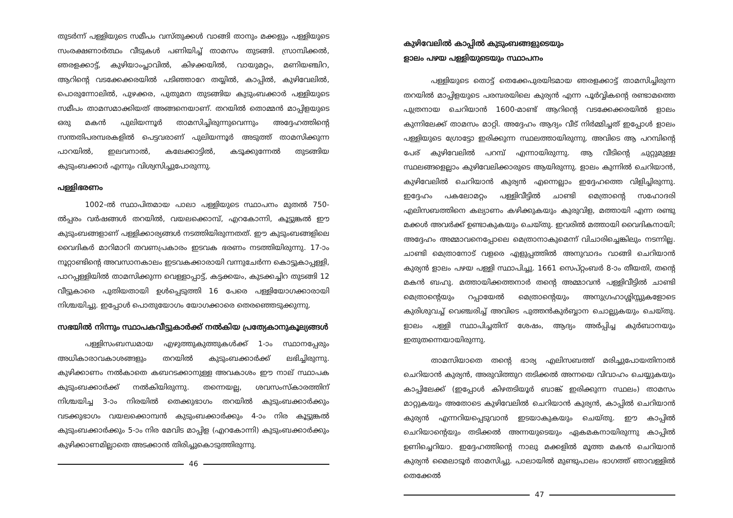തുടർന്ന് പള്ളിയുടെ സമീപം വസ്തുക്കൾ വാങ്ങി താനും മക്കളും പള്ളിയുടെ സംരക്ഷണാർത്ഥം വീടുകൾ പണിയിച്ച് താമസം തുടങ്ങി. സ്രാമ്പിക്കൽ, ഞരളക്കാട്ട്, കുഴിയാംപ്ലാവിൽ, കിഴക്കയിൽ, വായുമറ്റം, മണിയഞ്ചിറ, ആറിന്റെ വടക്കേക്കരയിൽ പടിഞ്ഞാറേ തയ്യിൽ, കാപ്പിൽ, കുഴിവേലിൽ, പൊരുന്നോലിൽ, പുഴക്കര, പുതുമന തുടങ്ങിയ കുടുംബക്കാർ പള്ളിയുടെ സമീപം താമസമാക്കിയത് അങ്ങനെയാണ്. തറയിൽ തൊമ്മൻ മാപ്പിളയുടെ ഒരു മകൻ പുലിയന്നൂർ താമസിച്ചിരുന്നുവെന്നും അദ്ദേഹത്തിന്റെ സന്തതിപരമ്പരകളിൽ പെട്ടവരാണ് പുലിയന്നൂർ അടുത്ത് താമസിക്കുന്ന പാറയിൽ, ഇലവനാൽ, കലേക്കാട്ടിൽ, കടൂക്കുന്നേൽ തുടങ്ങിയ കുടുംബക്കാർ എന്നും വിശ്വസിച്ചുപോരുന്നു.
പള്ളിഭരണം
1002-ൽ സ്ഥാപിതമായ പാലാ പള്ളിയുടെ സ്ഥാപനം മുതൽ 750-ൽപ്പരം വർഷങ്ങൾ തറയിൽ, വയലക്കൊമ്പ്, എറകോന്നി, കൂട്ടുങ്കൽ ഈ കുടുംബങ്ങളാണ് പള്ളിക്കാര്യങ്ങൾ നടത്തിയിരുന്നതത്. ഈ കുടുംബങ്ങളിലെ വൈദികർ മാറിമാറി തവണപ്രകാരം ഇടവക ഭരണം നടത്തിയിരുന്നു. 17-ാം നൂറ്റാണ്ടിന്റെ അവസാനകാലം ഇടവകക്കാരായി വന്നുചേർന്ന കൊട്ടുകാപ്പള്ളി, പാറപ്പള്ളിയിൽ താമസിക്കുന്ന വെള്ളാപ്പാട്ട്, കട്ടക്കയം, കുടക്കച്ചിറ തുടങ്ങി 12 വീട്ടുകാരെ പുതിയതായി ഉൾപ്പെടുത്തി 16 പേരെ പള്ളിയോഗക്കാരായി നിശ്ചയിച്ചു. ഇപ്പോൾ പൊതുയോഗം യോഗക്കാരെ തെരഞ്ഞെടുക്കുന്നു.
സഭയിൽ നിന്നും സ്ഥാപകവീട്ടുകാർക്ക് നൽകിയ പ്രത്യേകാനുകൂല്യങ്ങൾ
പള്ളിസംബന്ധമായ എഴുത്തുകുത്തുകൾക്ക് 1-ാം സ്ഥാനപ്പേരും അധികാരാവകാശങ്ങളും തറയിൽ കുടുംബക്കാർക്ക് ലഭിച്ചിരുന്നു. കുഴിക്കാണം നൽകാതെ കബറടക്കാനുള്ള അവകാശം ഈ നാല് സ്ഥാപക കുടുംബക്കാർക്ക് നൽകിയിരുന്നു. തന്നെയല്ല, ശവസംസ്കാരത്തിന് നിശ്ചയിച്ച 3-ാം നിരയിൽ തെക്കുഭാഗം തറയിൽ കുടുംബക്കാർക്കും വടക്കുഭാഗം വയലക്കൊമ്പൻ കുടുംബക്കാർക്കും 4-ാം നിര കൂട്ടുങ്കൽ കുടുംബക്കാർക്കും 5-ാം നിര മേവിട മാപ്പിള (എറകോന്നി) കുടുംബക്കാർക്കും കുഴിക്കാണമില്ലാതെ അടക്കാൻ തിരിച്ചുകൊടുത്തിരുന്നു.
46
കുഴിവേലിൽ കാപ്പിൽ കുടുംബങ്ങളുടെയും
ളാലം പഴയ പള്ളിയുടെയും സ്ഥാപനം
പള്ളിയുടെ തൊട്ട് തെക്കേപുരയിടമായ ഞരളക്കാട്ട് താമസിച്ചിരുന്ന തറയിൽ മാപ്പിളയുടെ പരമ്പരയിലെ കുര്യൻ എന്ന പൂർവ്വികന്റെ രണ്ടാമത്തെ പുത്രനായ ചെറിയാൻ 1600-മാണ്ട് ആറിന്റെ വടക്കേക്കരയിൽ ളാലം കുന്നിലേക്ക് താമസം മാറ്റി. അദ്ദേഹം ആദ്യം വീട് നിർമ്മിച്ചത് ഇപ്പോൾ ളാലം പള്ളിയുടെ ഗ്രോട്ടോ ഇരിക്കുന്ന സ്ഥലത്തായിരുന്നു. അവിടെ ആ പറമ്പിന്റെ പേര് കുഴിവേലിൽ പറമ്പ് എന്നായിരുന്നു. ആ വീടിന്റെ ചുറ്റുമുള്ള സ്ഥലങ്ങളെല്ലാം കുഴിവേലിക്കാരുടെ ആയിരുന്നു. ളാലം കുന്നിൽ ചെറിയാൻ, കുഴിവേലിൽ ചെറിയാൻ കുര്യൻ എന്നെല്ലാം ഇദ്ദേഹത്തെ വിളിച്ചിരുന്നു. ഇദ്ദേഹം പകലോമറ്റം പള്ളിവീട്ടിൽ ചാണ്ടി മെത്രാന്റെ സഹോദരി എലിസബത്തിനെ കല്യാണം കഴിക്കുകയും കുരുവിള, മത്തായി എന്ന രണ്ടു മക്കൾ അവർക്ക് ഉണ്ടാകുകയും ചെയ്തു. ഇവരിൽ മത്തായി വൈദികനായി; അദ്ദേഹം അമ്മാവനെപ്പോലെ മെത്രാനാകുമെന്ന് വിചാരിച്ചെങ്കിലും നടന്നില്ല. ചാണ്ടി മെത്രാനോട് വളരെ എളുപ്പത്തിൽ അനുവാദം വാങ്ങി ചെറിയാൻ കുര്യൻ ളാലം പഴയ പള്ളി സ്ഥാപിച്ചു. 1661 സെപ്റ്റംബർ 8-ാം തീയതി, തന്റെ മകൻ ബഹു. മത്തായിക്കത്തനാർ തന്റെ അമ്മാവൻ പള്ളിവീട്ടിൽ ചാണ്ടി മെത്രാന്റെയും റപ്പായേൽ മെത്രാന്റെയും അനുഗ്രഹാശ്ശിസ്സുകളോടെ കുരിശുവച്ച് വെഞ്ചരിച്ച് അവിടെ പുത്തൻകുർബ്ബാന ചൊല്ലുകയും ചെയ്തു. ളാലം പള്ളി സ്ഥാപിച്ചതിന് ശേഷം, ആദ്യം അർപ്പിച്ച കുർബാനയും ഇതുതന്നെയായിരുന്നു.
താമസിയാതെ തന്റെ ഭാര്യ എലിസബത്ത് മരിച്ചുപോയതിനാൽ ചെറിയാൻ കുര്യൻ, അരുവിത്തുറ തടിക്കൽ അന്നയെ വിവാഹം ചെയ്യുകയും കാപ്പിലേക്ക് (ഇപ്പോൾ കിഴതടിയൂർ ബാങ്ക് ഇരിക്കുന്ന സ്ഥലം) താമസം മാറ്റുകയും അതോടെ കുഴിവേലിൽ ചെറിയാൻ കുര്യൻ, കാപ്പിൽ ചെറിയാൻ കുര്യൻ എന്നറിയപ്പെടുവാൻ ഇടയാകുകയും ചെയ്തു. ഈ കാപ്പിൽ ചെറിയാന്റെയും തടിക്കൽ അന്നയുടെയും ഏകമകനായിരുന്നു കാപ്പിൽ ഉണിച്ചെറിയാ. ഇദ്ദേഹത്തിന്റെ നാലു മക്കളിൽ മൂത്ത മകൻ ചെറിയാൻ കുര്യൻ മൈലാടൂർ താമസിച്ചു. പാലായിൽ മുണ്ടുപാലം ഭാഗത്ത് ഞാവള്ളിൽ തെക്കേൽ
47